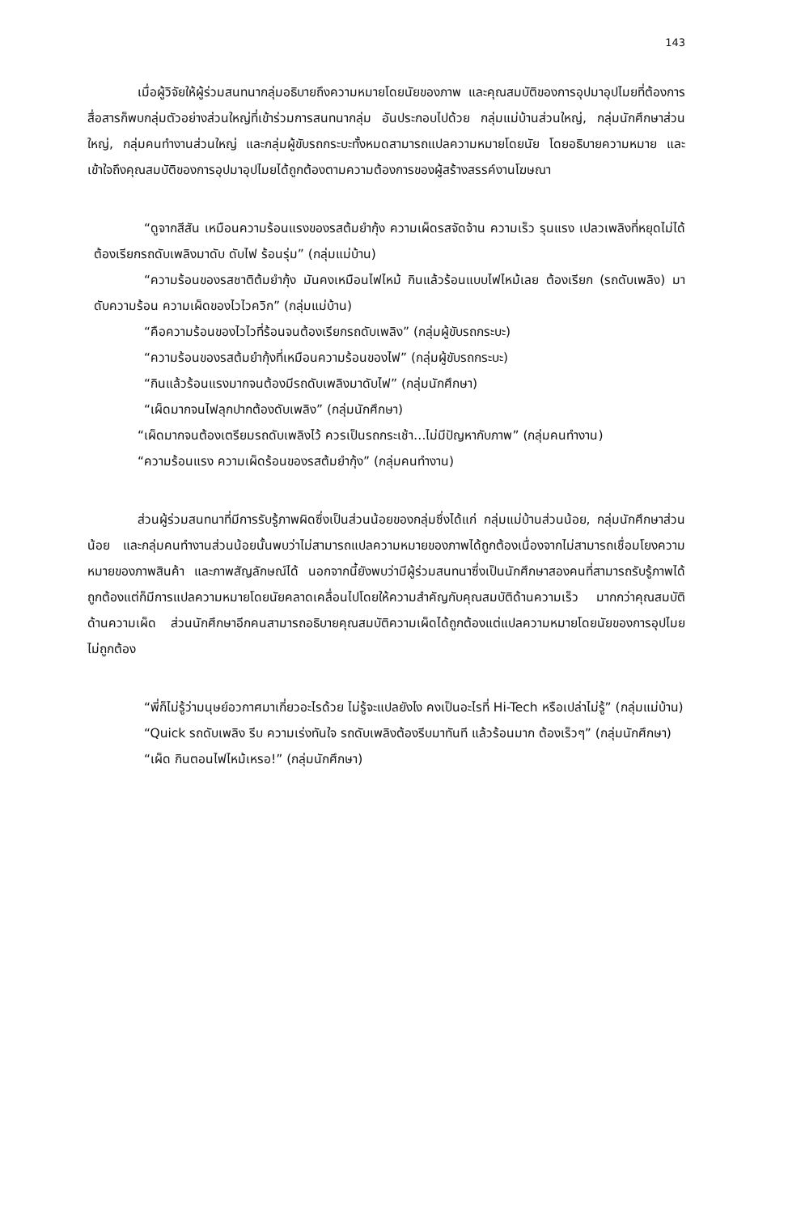143
เมื่อผู้วิจัยให้ผู้ร่วมสนทนากลุ่มอธิบายถึงความหมายโดยนัยของภาพ และคุณสมบัติของการอุปมาอุปไมยที่ต้องการสื่อสารก็พบกลุ่มตัวอย่างส่วนใหญ่ที่เข้าร่วมการสนทนากลุ่ม อันประกอบไปด้วย กลุ่มแม่บ้านส่วนใหญ่, กลุ่มนักศึกษาส่วนใหญ่, กลุ่มคนทำงานส่วนใหญ่ และกลุ่มผู้ขับรถกระบะทั้งหมดสามารถแปลความหมายโดยนัย โดยอธิบายความหมาย และเข้าใจถึงคุณสมบัติของการอุปมาอุปไมยได้ถูกต้องตามความต้องการของผู้สร้างสรรค์งานโฆษณา
“ดูจากสีสัน เหมือนความร้อนแรงของรสต้มยำกุ้ง ความเผ็ดรสจัดจ้าน ความเร็ว รุนแรง เปลวเพลิงที่หยุดไม่ได้ ต้องเรียกรถดับเพลิงมาดับ ดับไฟ ร้อนรุ่ม” (กลุ่มแม่บ้าน)
“ความร้อนของรสชาติต้มยำกุ้ง มันคงเหมือนไฟไหม้ กินแล้วร้อนแบบไฟไหม้เลย ต้องเรียก (รถดับเพลิง) มาดับความร้อน ความเผ็ดของไวไวควิก” (กลุ่มแม่บ้าน)
“คือความร้อนของไวไวที่ร้อนจนต้องเรียกรถดับเพลิง” (กลุ่มผู้ขับรถกระบะ)
“ความร้อนของรสต้มยำกุ้งที่เหมือนความร้อนของไฟ” (กลุ่มผู้ขับรถกระบะ)
“กินแล้วร้อนแรงมากจนต้องมีรถดับเพลิงมาดับไฟ” (กลุ่มนักศึกษา)
“เผ็ดมากจนไฟลุกปากต้องดับเพลิง” (กลุ่มนักศึกษา)
“เผ็ดมากจนต้องเตรียมรถดับเพลิงไว้ ควรเป็นรถกระเช้า…ไม่มีปัญหากับภาพ” (กลุ่มคนทำงาน)
“ความร้อนแรง ความเผ็ดร้อนของรสต้มยำกุ้ง” (กลุ่มคนทำงาน)
ส่วนผู้ร่วมสนทนาที่มีการรับรู้ภาพผิดซึ่งเป็นส่วนน้อยของกลุ่มซึ่งได้แก่ กลุ่มแม่บ้านส่วนน้อย, กลุ่มนักศึกษาส่วนน้อย และกลุ่มคนทำงานส่วนน้อยนั้นพบว่าไม่สามารถแปลความหมายของภาพได้ถูกต้องเนื่องจากไม่สามารถเชื่อมโยงความหมายของภาพสินค้า และภาพสัญลักษณ์ได้ นอกจากนี้ยังพบว่ามีผู้ร่วมสนทนาซึ่งเป็นนักศึกษาสองคนที่สามารถรับรู้ภาพได้ถูกต้องแต่ก็มีการแปลความหมายโดยนัยคลาดเคลื่อนไปโดยให้ความสำคัญกับคุณสมบัติด้านความเร็ว มากกว่าคุณสมบัติด้านความเผ็ด ส่วนนักศึกษาอีกคนสามารถอธิบายคุณสมบัติความเผ็ดได้ถูกต้องแต่แปลความหมายโดยนัยของการอุปไมยไม่ถูกต้อง
“พี่ก็ไม่รู้ว่ามนุษย์อวกาศมาเกี่ยวอะไรด้วย ไม่รู้จะแปลยังไง คงเป็นอะไรที่ Hi-Tech หรือเปล่าไม่รู้” (กลุ่มแม่บ้าน)
“Quick รถดับเพลิง รีบ ความเร่งทันใจ รถดับเพลิงต้องรีบมาทันที แล้วร้อนมาก ต้องเร็วๆ” (กลุ่มนักศึกษา)
“เผ็ด กินตอนไฟไหม้เหรอ!” (กลุ่มนักศึกษา)